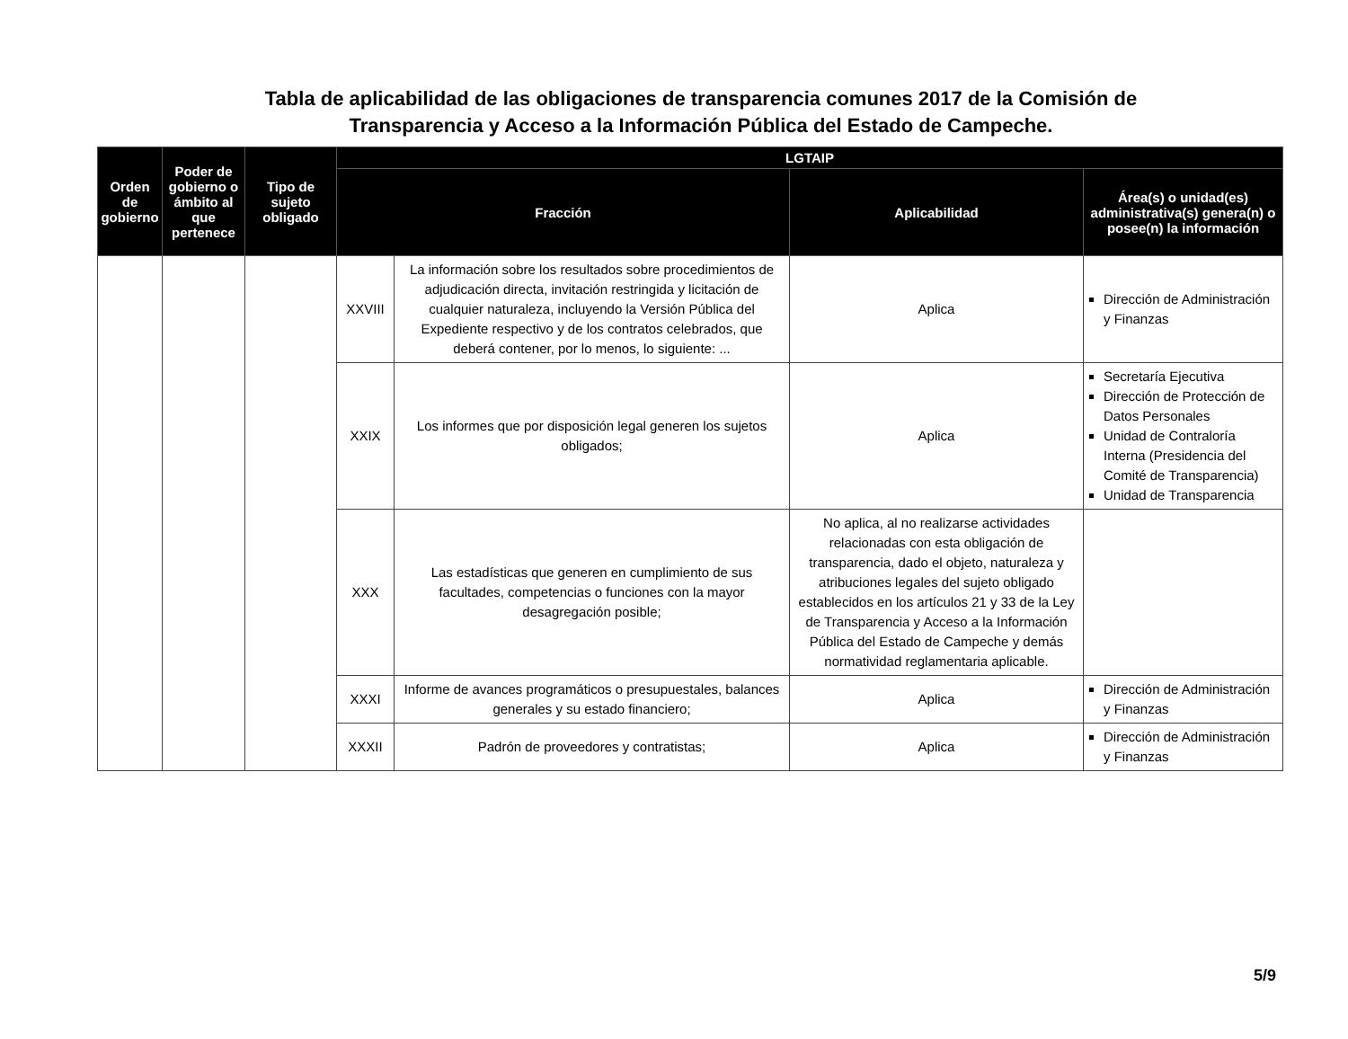Tabla de aplicabilidad de las obligaciones de transparencia comunes 2017 de la Comisión de
Transparencia y Acceso a la Información Pública del Estado de Campeche.
| Orden de gobierno | Poder de gobierno o ámbito al que pertenece | Tipo de sujeto obligado | LGTAIP | | | |
| --- | --- | --- | --- | --- | --- | --- |
| | | | Fracción | | Aplicabilidad | Área(s) o unidad(es) administrativa(s) genera(n) o posee(n) la información |
| | | | XXVIII | La información sobre los resultados sobre procedimientos de adjudicación directa, invitación restringida y licitación de cualquier naturaleza, incluyendo la Versión Pública del Expediente respectivo y de los contratos celebrados, que deberá contener, por lo menos, lo siguiente: ... | Aplica | Dirección de Administración y Finanzas |
| | | | XXIX | Los informes que por disposición legal generen los sujetos obligados; | Aplica | Secretaría Ejecutiva Dirección de Protección de Datos Personales Unidad de Contraloría Interna (Presidencia del Comité de Transparencia) Unidad de Transparencia |
| | | | XXX | Las estadísticas que generen en cumplimiento de sus facultades, competencias o funciones con la mayor desagregación posible; | No aplica, al no realizarse actividades relacionadas con esta obligación de transparencia, dado el objeto, naturaleza y atribuciones legales del sujeto obligado establecidos en los artículos 21 y 33 de la Ley de Transparencia y Acceso a la Información Pública del Estado de Campeche y demás normatividad reglamentaria aplicable. | |
| | | | XXXI | Informe de avances programáticos o presupuestales, balances generales y su estado financiero; | Aplica | Dirección de Administración y Finanzas |
| | | | XXXII | Padrón de proveedores y contratistas; | Aplica | Dirección de Administración y Finanzas |
5/9